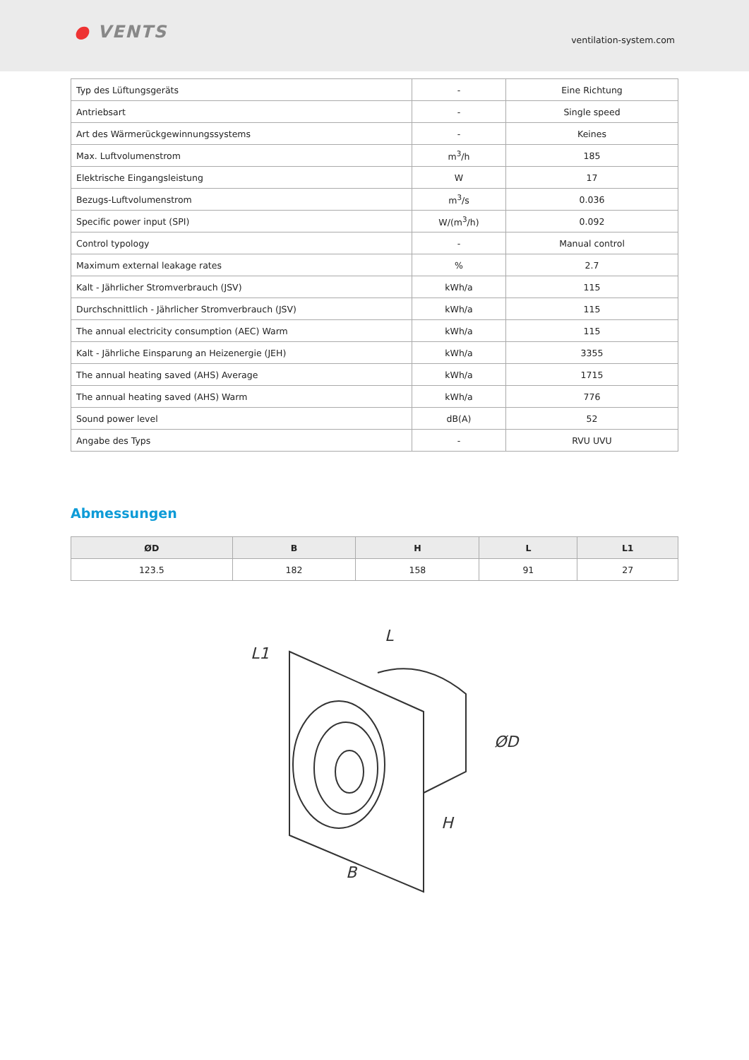● VENTS
ventilation-system.com
| Typ des Lüftungsgeräts | - | Eine Richtung |
| Antriebsart | - | Single speed |
| Art des Wärmerückgewinnungssystems | - | Keines |
| Max. Luftvolumenstrom | m<sup>3</sup>/h | 185 |
| Elektrische Eingangsleistung | W | 17 |
| Bezugs-Luftvolumenstrom | m<sup>3</sup>/s | 0.036 |
| Specific power input (SPI) | W/(m<sup>3</sup>/h) | 0.092 |
| Control typology | - | Manual control |
| Maximum external leakage rates | % | 2.7 |
| Kalt - Jährlicher Stromverbrauch (JSV) | kWh/a | 115 |
| Durchschnittlich - Jährlicher Stromverbrauch (JSV) | kWh/a | 115 |
| The annual electricity consumption (AEC) Warm | kWh/a | 115 |
| Kalt - Jährliche Einsparung an Heizenergie (JEH) | kWh/a | 3355 |
| The annual heating saved (AHS) Average | kWh/a | 1715 |
| The annual heating saved (AHS) Warm | kWh/a | 776 |
| Sound power level | dB(A) | 52 |
| Angabe des Typs | - | RVU UVU |
Abmessungen
| ØD | B | H | L | L1 |
| --- | --- | --- | --- | --- |
| 123.5 | 182 | 158 | 91 | 27 |
L1
L
ØD
H
B